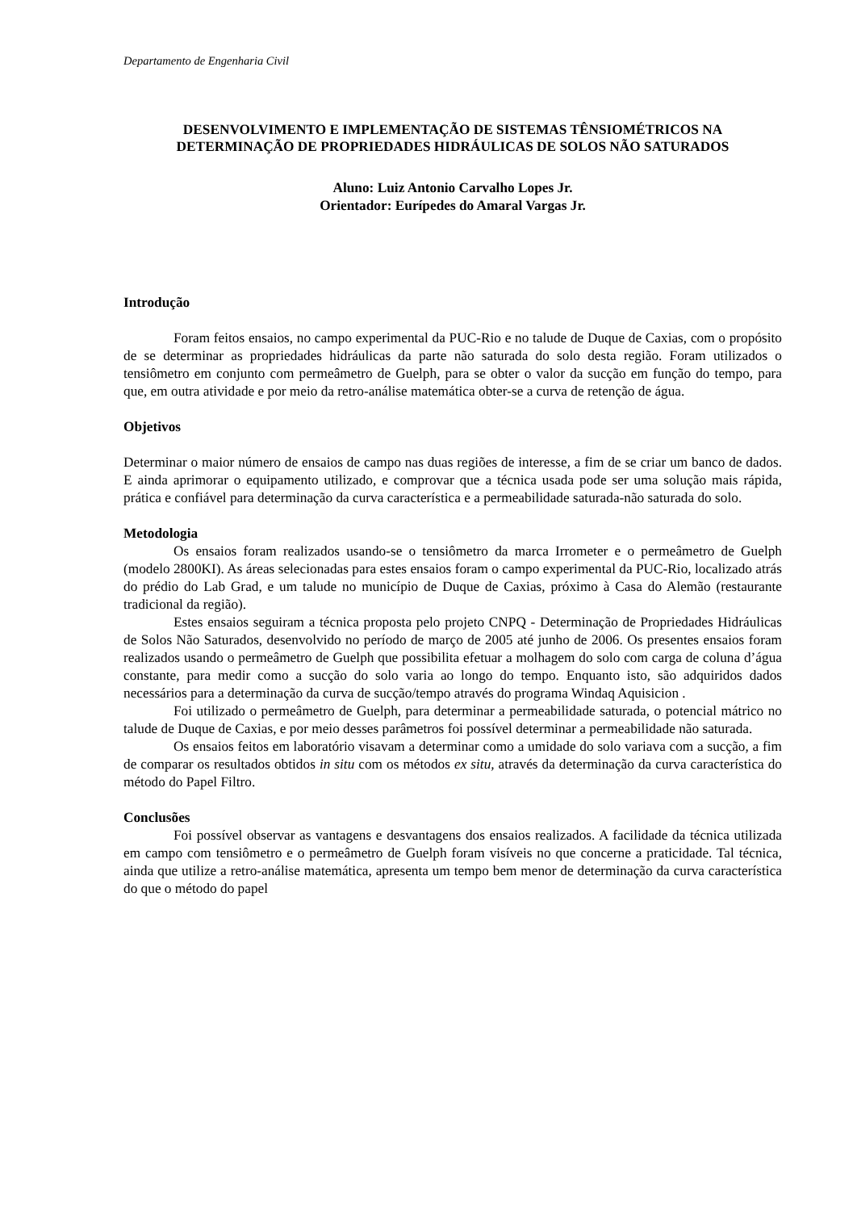Departamento de Engenharia Civil
DESENVOLVIMENTO E IMPLEMENTAÇÃO DE SISTEMAS TÊNSIOMÉTRICOS NA DETERMINAÇÃO DE PROPRIEDADES HIDRÁULICAS DE SOLOS NÃO SATURADOS
Aluno: Luiz Antonio Carvalho Lopes Jr.
Orientador: Eurípedes do Amaral Vargas Jr.
Introdução
Foram feitos ensaios, no campo experimental da PUC-Rio e no talude de Duque de Caxias, com o propósito de se determinar as propriedades hidráulicas da parte não saturada do solo desta região. Foram utilizados o tensiômetro em conjunto com permeâmetro de Guelph, para se obter o valor da sucção em função do tempo, para que, em outra atividade e por meio da retro-análise matemática obter-se a curva de retenção de água.
Objetivos
Determinar o maior número de ensaios de campo nas duas regiões de interesse, a fim de se criar um banco de dados. E ainda aprimorar o equipamento utilizado, e comprovar que a técnica usada pode ser uma solução mais rápida, prática e confiável para determinação da curva característica e a permeabilidade saturada-não saturada do solo.
Metodologia
Os ensaios foram realizados usando-se o tensiômetro da marca Irrometer e o permeâmetro de Guelph (modelo 2800KI). As áreas selecionadas para estes ensaios foram o campo experimental da PUC-Rio, localizado atrás do prédio do Lab Grad, e um talude no município de Duque de Caxias, próximo à Casa do Alemão (restaurante tradicional da região).
Estes ensaios seguiram a técnica proposta pelo projeto CNPQ - Determinação de Propriedades Hidráulicas de Solos Não Saturados, desenvolvido no período de março de 2005 até junho de 2006. Os presentes ensaios foram realizados usando o permeâmetro de Guelph que possibilita efetuar a molhagem do solo com carga de coluna d’água constante, para medir como a sucção do solo varia ao longo do tempo. Enquanto isto, são adquiridos dados necessários para a determinação da curva de sucção/tempo através do programa Windaq Aquisicion .
Foi utilizado o permeâmetro de Guelph, para determinar a permeabilidade saturada, o potencial mátrico no talude de Duque de Caxias, e por meio desses parâmetros foi possível determinar a permeabilidade não saturada.
Os ensaios feitos em laboratório visavam a determinar como a umidade do solo variava com a sucção, a fim de comparar os resultados obtidos in situ com os métodos ex situ, através da determinação da curva característica do método do Papel Filtro.
Conclusões
Foi possível observar as vantagens e desvantagens dos ensaios realizados. A facilidade da técnica utilizada em campo com tensiômetro e o permeâmetro de Guelph foram visíveis no que concerne a praticidade. Tal técnica, ainda que utilize a retro-análise matemática, apresenta um tempo bem menor de determinação da curva característica do que o método do papel